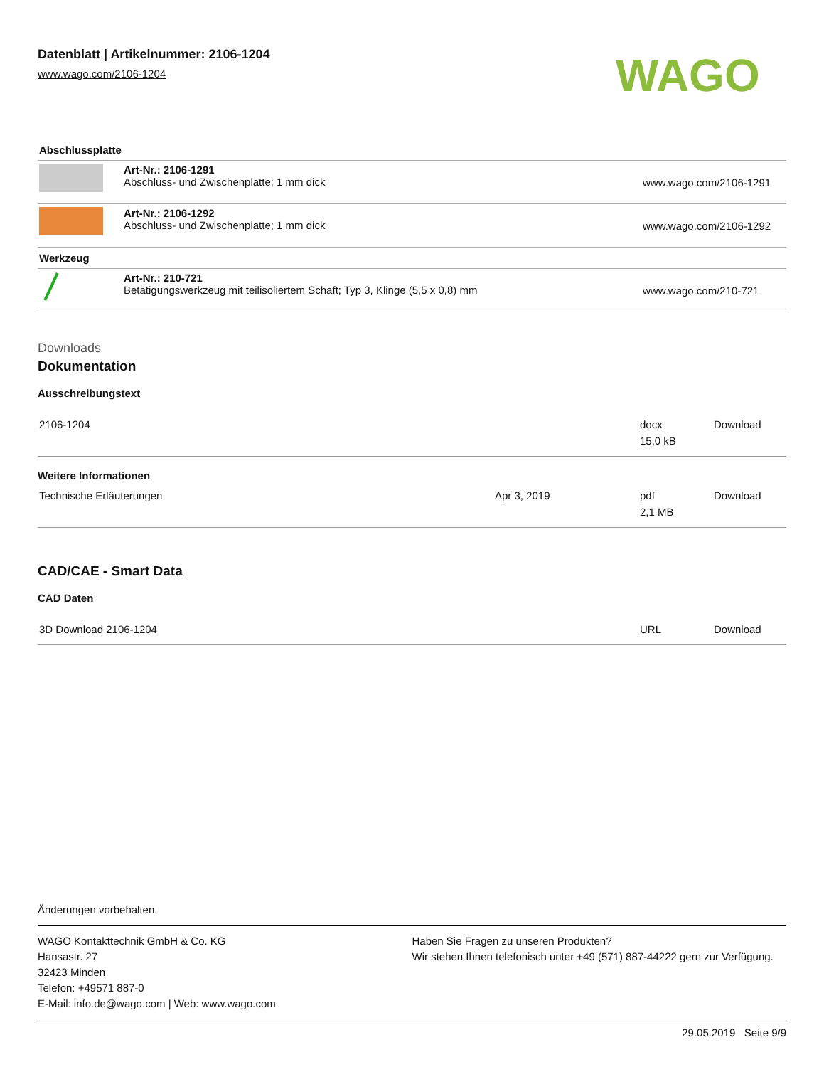Datenblatt | Artikelnummer: 2106-1204
www.wago.com/2106-1204
WAGO
| Abschlussplatte | | |
| | Art-Nr.: 2106-1291 Abschluss- und Zwischenplatte; 1 mm dick | www.wago.com/2106-1291 |
| | Art-Nr.: 2106-1292 Abschluss- und Zwischenplatte; 1 mm dick | www.wago.com/2106-1292 |
| Werkzeug | | |
| | Art-Nr.: 210-721 Betätigungswerkzeug mit teilisoliertem Schaft; Typ 3, Klinge (5,5 x 0,8) mm | www.wago.com/210-721 |
Downloads
Dokumentation
Ausschreibungstext
| 2106-1204 | | docx 15,0 kB | Download |
Weitere Informationen
| Technische Erläuterungen | Apr 3, 2019 | pdf 2,1 MB | Download |
CAD/CAE - Smart Data
CAD Daten
| 3D Download 2106-1204 | URL | Download |
Änderungen vorbehalten.
WAGO Kontakttechnik GmbH & Co. KG
Hansastr. 27
32423 Minden
Telefon: +49571 887-0
E-Mail: info.de@wago.com | Web: www.wago.com
Haben Sie Fragen zu unseren Produkten?
Wir stehen Ihnen telefonisch unter +49 (571) 887-44222 gern zur Verfügung.
29.05.2019 Seite 9/9